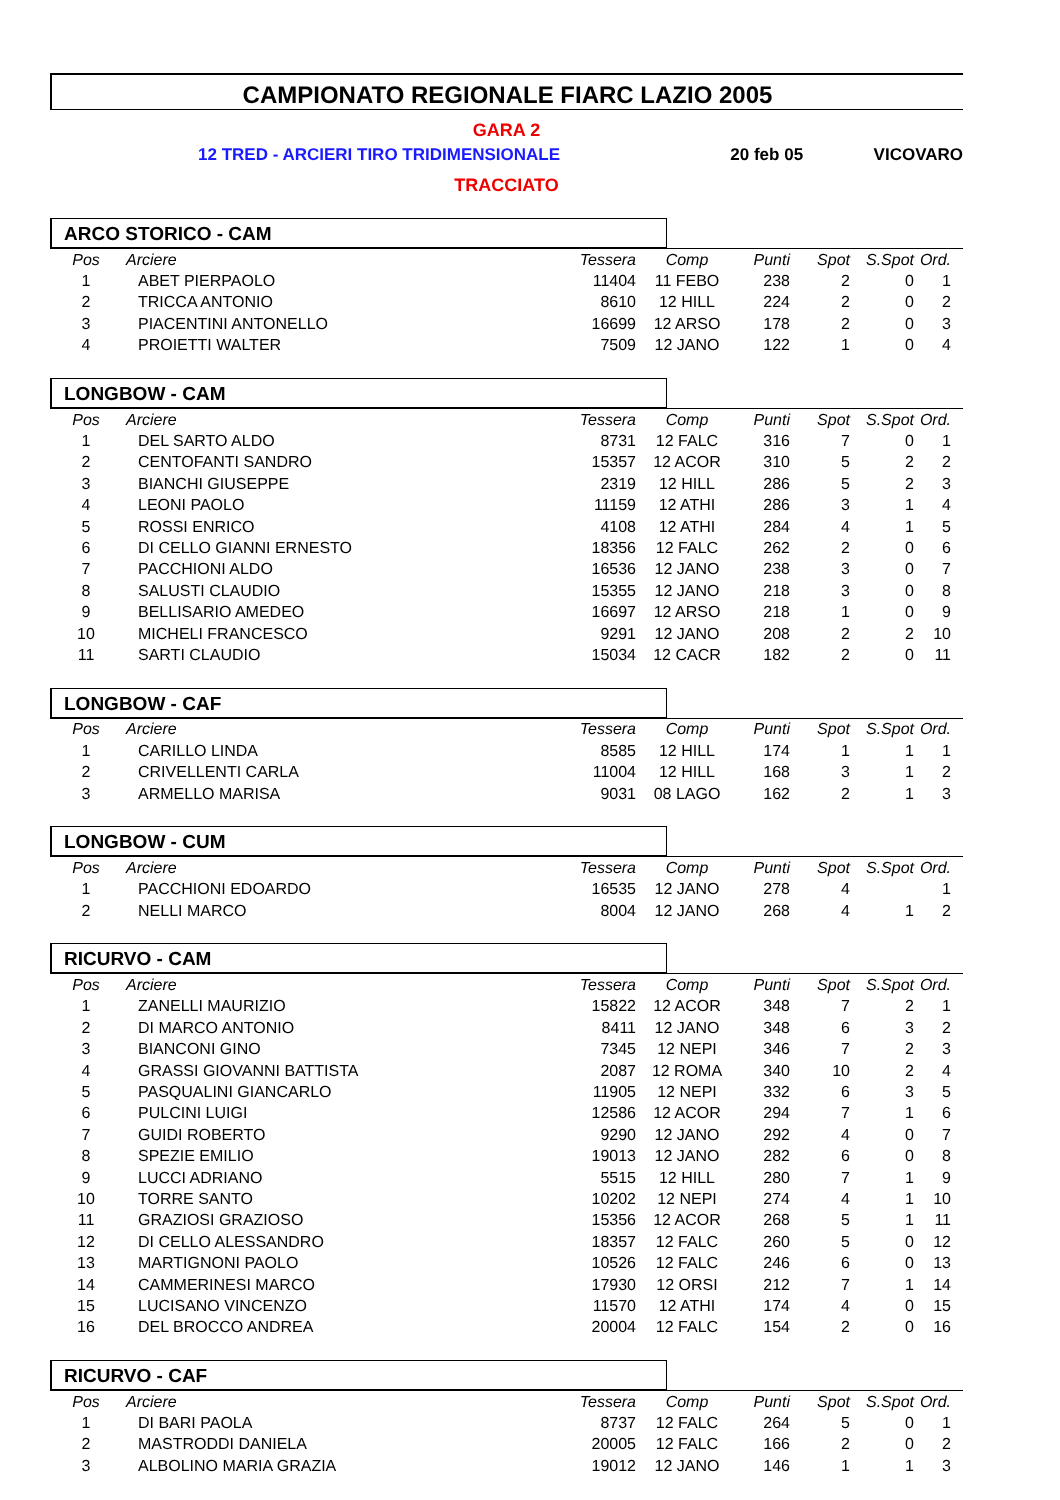CAMPIONATO REGIONALE FIARC LAZIO 2005
GARA 2
12 TRED - ARCIERI TIRO TRIDIMENSIONALE 20 feb 05 VICOVARO
TRACCIATO
ARCO STORICO - CAM
| Pos | Arciere | Tessera | Comp | Punti | Spot | S.Spot | Ord. |
| --- | --- | --- | --- | --- | --- | --- | --- |
| 1 | ABET PIERPAOLO | 11404 | 11 FEBO | 238 | 2 | 0 | 1 |
| 2 | TRICCA ANTONIO | 8610 | 12 HILL | 224 | 2 | 0 | 2 |
| 3 | PIACENTINI ANTONELLO | 16699 | 12 ARSO | 178 | 2 | 0 | 3 |
| 4 | PROIETTI WALTER | 7509 | 12 JANO | 122 | 1 | 0 | 4 |
LONGBOW - CAM
| Pos | Arciere | Tessera | Comp | Punti | Spot | S.Spot | Ord. |
| --- | --- | --- | --- | --- | --- | --- | --- |
| 1 | DEL SARTO ALDO | 8731 | 12 FALC | 316 | 7 | 0 | 1 |
| 2 | CENTOFANTI SANDRO | 15357 | 12 ACOR | 310 | 5 | 2 | 2 |
| 3 | BIANCHI GIUSEPPE | 2319 | 12 HILL | 286 | 5 | 2 | 3 |
| 4 | LEONI PAOLO | 11159 | 12 ATHI | 286 | 3 | 1 | 4 |
| 5 | ROSSI ENRICO | 4108 | 12 ATHI | 284 | 4 | 1 | 5 |
| 6 | DI CELLO GIANNI ERNESTO | 18356 | 12 FALC | 262 | 2 | 0 | 6 |
| 7 | PACCHIONI ALDO | 16536 | 12 JANO | 238 | 3 | 0 | 7 |
| 8 | SALUSTI CLAUDIO | 15355 | 12 JANO | 218 | 3 | 0 | 8 |
| 9 | BELLISARIO AMEDEO | 16697 | 12 ARSO | 218 | 1 | 0 | 9 |
| 10 | MICHELI FRANCESCO | 9291 | 12 JANO | 208 | 2 | 2 | 10 |
| 11 | SARTI CLAUDIO | 15034 | 12 CACR | 182 | 2 | 0 | 11 |
LONGBOW - CAF
| Pos | Arciere | Tessera | Comp | Punti | Spot | S.Spot | Ord. |
| --- | --- | --- | --- | --- | --- | --- | --- |
| 1 | CARILLO LINDA | 8585 | 12 HILL | 174 | 1 | 1 | 1 |
| 2 | CRIVELLENTI CARLA | 11004 | 12 HILL | 168 | 3 | 1 | 2 |
| 3 | ARMELLO MARISA | 9031 | 08 LAGO | 162 | 2 | 1 | 3 |
LONGBOW - CUM
| Pos | Arciere | Tessera | Comp | Punti | Spot | S.Spot | Ord. |
| --- | --- | --- | --- | --- | --- | --- | --- |
| 1 | PACCHIONI EDOARDO | 16535 | 12 JANO | 278 | 4 | | 1 |
| 2 | NELLI MARCO | 8004 | 12 JANO | 268 | 4 | 1 | 2 |
RICURVO - CAM
| Pos | Arciere | Tessera | Comp | Punti | Spot | S.Spot | Ord. |
| --- | --- | --- | --- | --- | --- | --- | --- |
| 1 | ZANELLI MAURIZIO | 15822 | 12 ACOR | 348 | 7 | 2 | 1 |
| 2 | DI MARCO ANTONIO | 8411 | 12 JANO | 348 | 6 | 3 | 2 |
| 3 | BIANCONI GINO | 7345 | 12 NEPI | 346 | 7 | 2 | 3 |
| 4 | GRASSI GIOVANNI BATTISTA | 2087 | 12 ROMA | 340 | 10 | 2 | 4 |
| 5 | PASQUALINI GIANCARLO | 11905 | 12 NEPI | 332 | 6 | 3 | 5 |
| 6 | PULCINI LUIGI | 12586 | 12 ACOR | 294 | 7 | 1 | 6 |
| 7 | GUIDI ROBERTO | 9290 | 12 JANO | 292 | 4 | 0 | 7 |
| 8 | SPEZIE EMILIO | 19013 | 12 JANO | 282 | 6 | 0 | 8 |
| 9 | LUCCI ADRIANO | 5515 | 12 HILL | 280 | 7 | 1 | 9 |
| 10 | TORRE SANTO | 10202 | 12 NEPI | 274 | 4 | 1 | 10 |
| 11 | GRAZIOSI GRAZIOSO | 15356 | 12 ACOR | 268 | 5 | 1 | 11 |
| 12 | DI CELLO ALESSANDRO | 18357 | 12 FALC | 260 | 5 | 0 | 12 |
| 13 | MARTIGNONI PAOLO | 10526 | 12 FALC | 246 | 6 | 0 | 13 |
| 14 | CAMMERINESI MARCO | 17930 | 12 ORSI | 212 | 7 | 1 | 14 |
| 15 | LUCISANO VINCENZO | 11570 | 12 ATHI | 174 | 4 | 0 | 15 |
| 16 | DEL BROCCO ANDREA | 20004 | 12 FALC | 154 | 2 | 0 | 16 |
RICURVO - CAF
| Pos | Arciere | Tessera | Comp | Punti | Spot | S.Spot | Ord. |
| --- | --- | --- | --- | --- | --- | --- | --- |
| 1 | DI BARI PAOLA | 8737 | 12 FALC | 264 | 5 | 0 | 1 |
| 2 | MASTRODDI DANIELA | 20005 | 12 FALC | 166 | 2 | 0 | 2 |
| 3 | ALBOLINO MARIA GRAZIA | 19012 | 12 JANO | 146 | 1 | 1 | 3 |